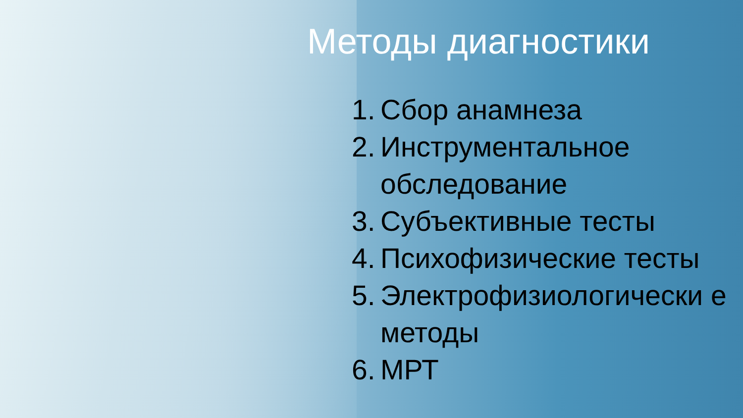Методы диагностики
1. Сбор анамнеза
2. Инструментальное обследование
3. Субъективные тесты
4. Психофизические тесты
5. Электрофизиологически е методы
6. МРТ